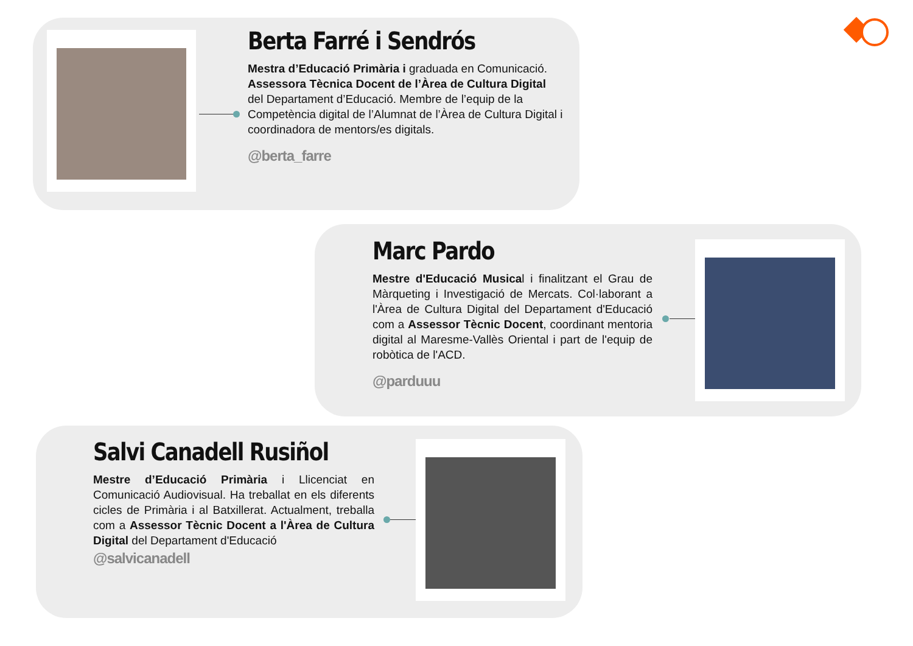Berta Farré i Sendrós
Mestra d’Educació Primària i graduada en Comunicació. Assessora Tècnica Docent de l’Àrea de Cultura Digital del Departament d’Educació. Membre de l’equip de la Competència digital de l’Alumnat de l’Àrea de Cultura Digital i coordinadora de mentors/es digitals.
@berta_farre
Marc Pardo
Mestre d'Educació Musical i finalitzant el Grau de Màrqueting i Investigació de Mercats. Col·laborant a l'Àrea de Cultura Digital del Departament d'Educació com a Assessor Tècnic Docent, coordinant mentoria digital al Maresme-Vallès Oriental i part de l'equip de robòtica de l'ACD.
@parduuu
Salvi Canadell Rusiñol
Mestre d’Educació Primària i Llicenciat en Comunicació Audiovisual. Ha treballat en els diferents cicles de Primària i al Batxillerat. Actualment, treballa com a Assessor Tècnic Docent a l'Àrea de Cultura Digital del Departament d'Educació
@salvicanadell